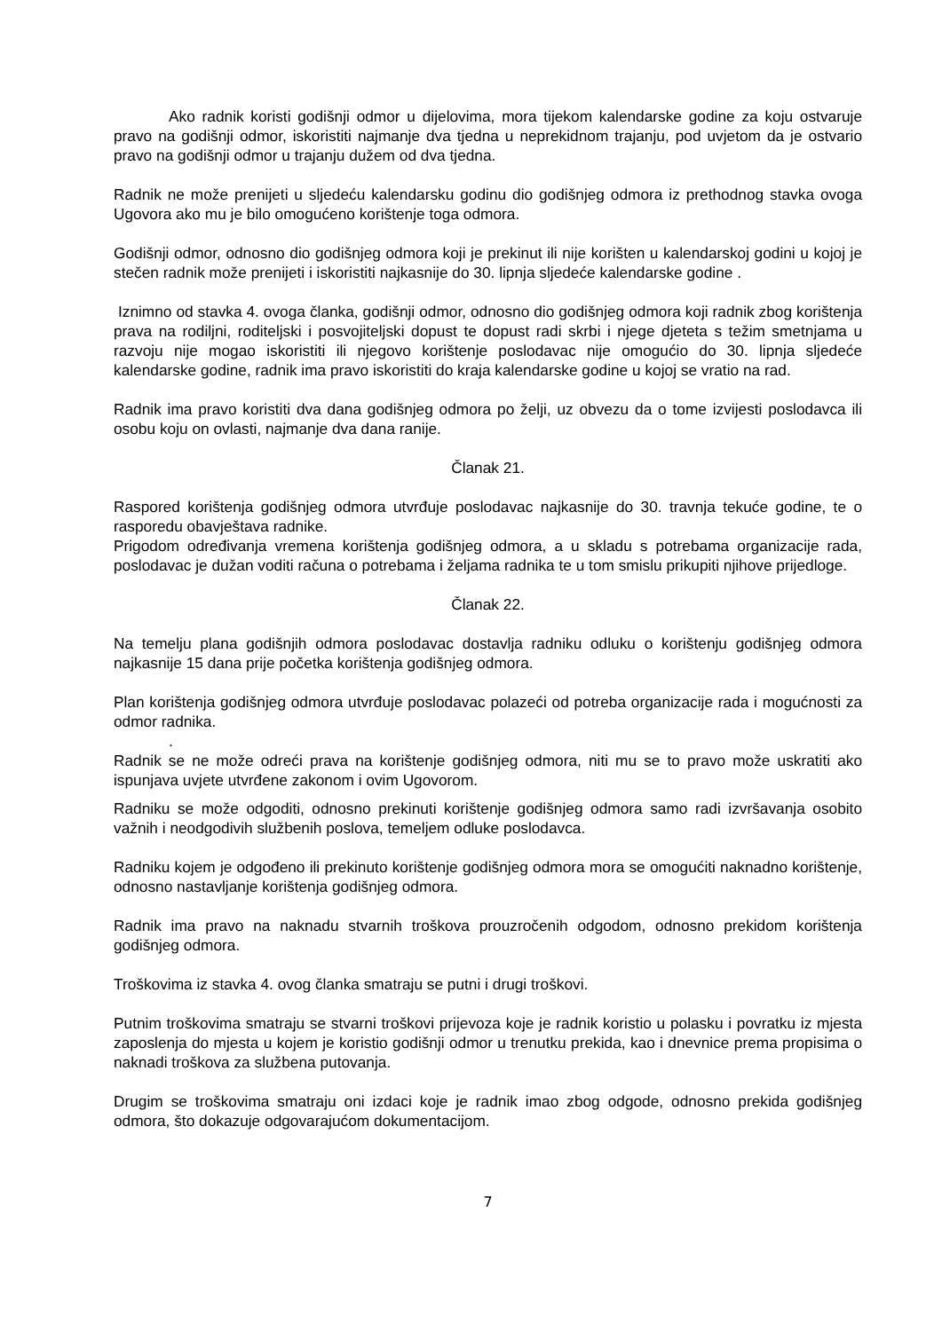Ako radnik koristi godišnji odmor u dijelovima, mora tijekom kalendarske godine za koju ostvaruje pravo na godišnji odmor, iskoristiti najmanje dva tjedna u neprekidnom trajanju, pod uvjetom da je ostvario pravo na godišnji odmor u trajanju dužem od dva tjedna.
Radnik ne može prenijeti u sljedeću kalendarsku godinu dio godišnjeg odmora iz prethodnog stavka ovoga Ugovora ako mu je bilo omogućeno korištenje toga odmora.
Godišnji odmor, odnosno dio godišnjeg odmora koji je prekinut ili nije korišten u kalendarskoj godini u kojoj je stečen radnik može prenijeti i iskoristiti najkasnije do 30. lipnja sljedeće kalendarske godine .
Iznimno od stavka 4. ovoga članka, godišnji odmor, odnosno dio godišnjeg odmora koji radnik zbog korištenja prava na rodiljni, roditeljski i posvojiteljski dopust te dopust radi skrbi i njege djeteta s težim smetnjama u razvoju nije mogao iskoristiti ili njegovo korištenje poslodavac nije omogućio do 30. lipnja sljedeće kalendarske godine, radnik ima pravo iskoristiti do kraja kalendarske godine u kojoj se vratio na rad.
Radnik ima pravo koristiti dva dana godišnjeg odmora po želji, uz obvezu da o tome izvijesti poslodavca ili osobu koju on ovlasti, najmanje dva dana ranije.
Članak 21.
Raspored korištenja godišnjeg odmora utvrđuje poslodavac najkasnije do 30. travnja tekuće godine, te o rasporedu obavještava radnike.
Prigodom određivanja vremena korištenja godišnjeg odmora, a u skladu s potrebama organizacije rada, poslodavac je dužan voditi računa o potrebama i željama radnika te u tom smislu prikupiti njihove prijedloge.
Članak 22.
Na temelju plana godišnjih odmora poslodavac dostavlja radniku odluku o korištenju godišnjeg odmora najkasnije 15 dana prije početka korištenja godišnjeg odmora.
Plan korištenja godišnjeg odmora utvrđuje poslodavac polazeći od potreba organizacije rada i mogućnosti za odmor radnika.
.
Radnik se ne može odreći prava na korištenje godišnjeg odmora, niti mu se to pravo može uskratiti ako ispunjava uvjete utvrđene zakonom i ovim Ugovorom.
Radniku se može odgoditi, odnosno prekinuti korištenje godišnjeg odmora samo radi izvršavanja osobito važnih i neodgodivih službenih poslova, temeljem odluke poslodavca.
Radniku kojem je odgođeno ili prekinuto korištenje godišnjeg odmora mora se omogućiti naknadno korištenje, odnosno nastavljanje korištenja godišnjeg odmora.
Radnik ima pravo na naknadu stvarnih troškova prouzročenih odgodom, odnosno prekidom korištenja godišnjeg odmora.
Troškovima iz stavka 4. ovog članka smatraju se putni i drugi troškovi.
Putnim troškovima smatraju se stvarni troškovi prijevoza koje je radnik koristio u polasku i povratku iz mjesta zaposlenja do mjesta u kojem je koristio godišnji odmor u trenutku prekida, kao i dnevnice prema propisima o naknadi troškova za službena putovanja.
Drugim se troškovima smatraju oni izdaci koje je radnik imao zbog odgode, odnosno prekida godišnjeg odmora, što dokazuje odgovarajućom dokumentacijom.
7